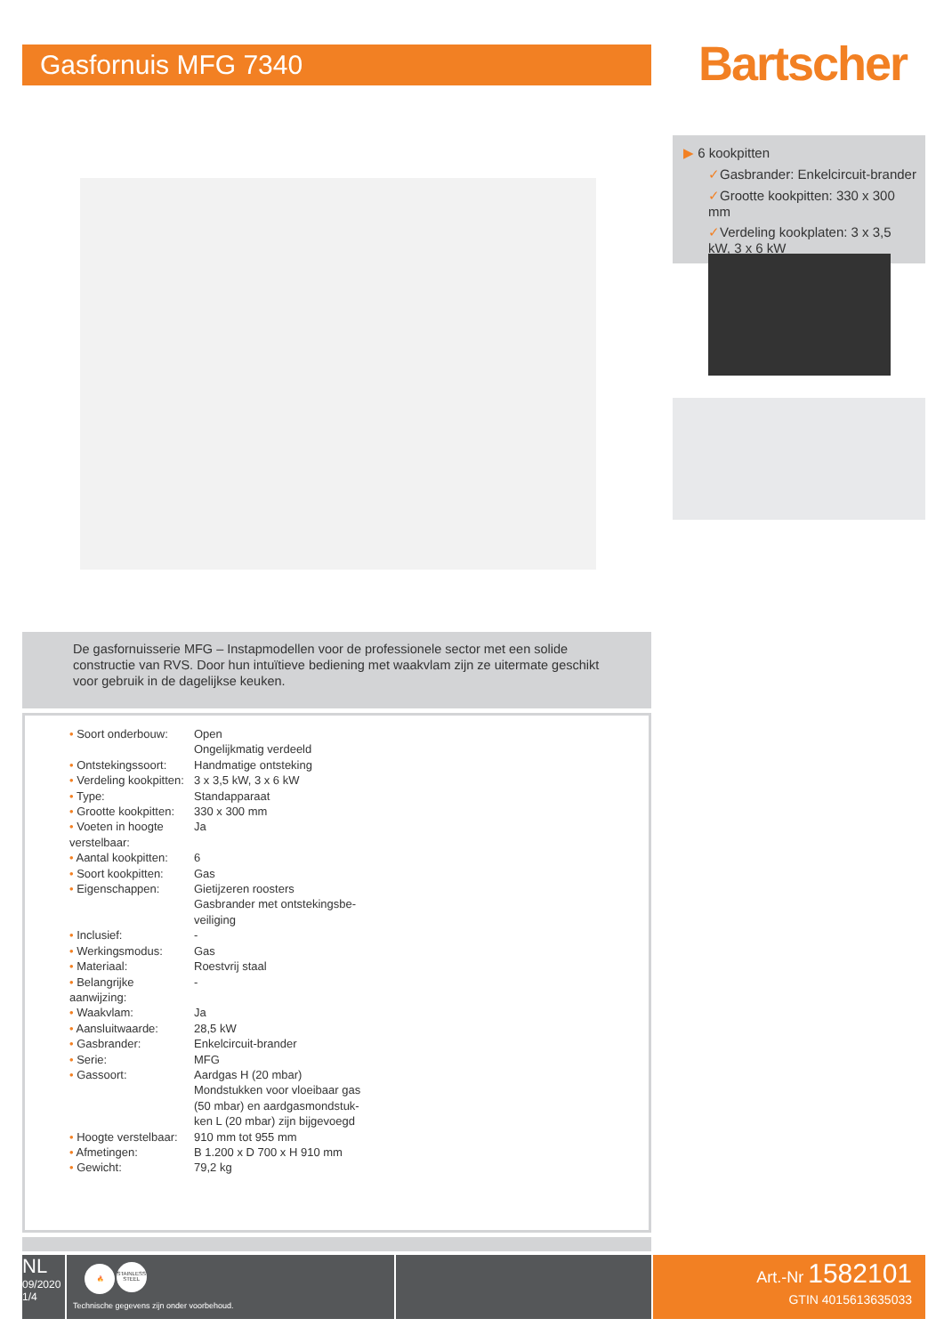Gasfornuis MFG 7340 Bartscher
▶ 6 kookpitten
✓Gasbrander: Enkelcircuit-brander
✓Grootte kookpitten: 330 x 300 mm
✓Verdeling kookplaten: 3 x 3,5 kW, 3 x 6 kW
De gasfornuisserie MFG – Instapmodellen voor de professionele sector met een solide constructie van RVS. Door hun intuïtieve bediening met waakvlam zijn ze uitermate geschikt voor gebruik in de dagelijkse keuken.
| • Soort onderbouw: | Open Ongelijkmatig verdeeld |
| • Ontstekingssoort: | Handmatige ontsteking |
| • Verdeling kookpitten: | 3 x 3,5 kW, 3 x 6 kW |
| • Type: | Standapparaat |
| • Grootte kookpitten: | 330 x 300 mm |
| • Voeten in hoogte verstelbaar: | Ja |
| • Aantal kookpitten: | 6 |
| • Soort kookpitten: | Gas |
| • Eigenschappen: | Gietijzeren roosters Gasbrander met ontstekingsbe- veiliging |
| • Inclusief: | - |
| • Werkingsmodus: | Gas |
| • Materiaal: | Roestvrij staal |
| • Belangrijke aanwijzing: | - |
| • Waakvlam: | Ja |
| • Aansluitwaarde: | 28,5 kW |
| • Gasbrander: | Enkelcircuit-brander |
| • Serie: | MFG |
| • Gassoort: | Aardgas H (20 mbar) Mondstukken voor vloeibaar gas (50 mbar) en aardgasmondstuk- ken L (20 mbar) zijn bijgevoegd |
| • Hoogte verstelbaar: | 910 mm tot 955 mm |
| • Afmetingen: | B 1.200 x D 700 x H 910 mm |
| • Gewicht: | 79,2 kg |
NL
09/2020
1/4
🔥 STAINLESS STEEL
Technische gegevens zijn onder voorbehoud.
Art.-Nr 1582101
GTIN 4015613635033